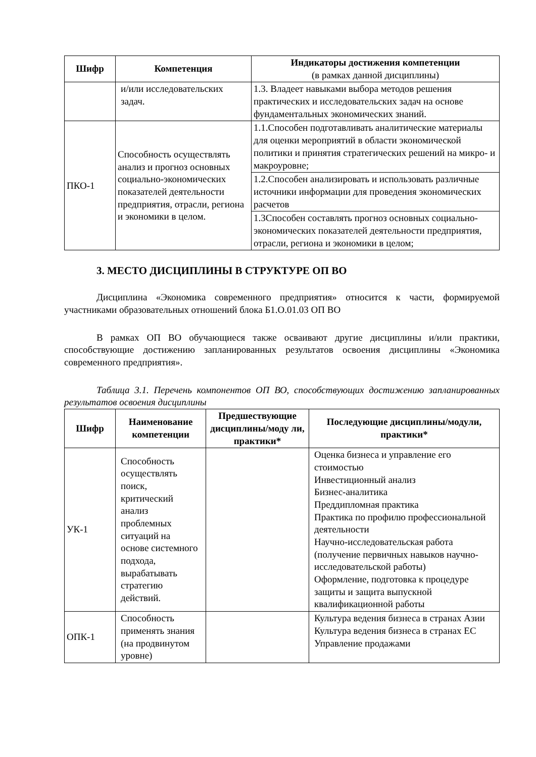| Шифр | Компетенция | Индикаторы достижения компетенции (в рамках данной дисциплины) |
| --- | --- | --- |
| | и/или исследовательских задач. | 1.3. Владеет навыками выбора методов решения практических и исследовательских задач на основе фундаментальных экономических знаний. |
| ПКО-1 | Способность осуществлять анализ и прогноз основных социально-экономических показателей деятельности предприятия, отрасли, региона и экономики в целом. | 1.1.Способен подготавливать аналитические материалы для оценки мероприятий в области экономической политики и принятия стратегических решений на микро- и макроуровне; |
| | | 1.2.Способен анализировать и использовать различные источники информации для проведения экономических расчетов |
| | | 1.3Способен составлять прогноз основных социально-экономических показателей деятельности предприятия, отрасли, региона и экономики в целом; |
3. МЕСТО ДИСЦИПЛИНЫ В СТРУКТУРЕ ОП ВО
Дисциплина «Экономика современного предприятия» относится к части, формируемой участниками образовательных отношений блока Б1.О.01.03 ОП ВО
В рамках ОП ВО обучающиеся также осваивают другие дисциплины и/или практики, способствующие достижению запланированных результатов освоения дисциплины «Экономика современного предприятия».
Таблица 3.1. Перечень компонентов ОП ВО, способствующих достижению запланированных результатов освоения дисциплины
| Шифр | Наименование компетенции | Предшествующие дисциплины/моду ли, практики* | Последующие дисциплины/модули, практики* |
| --- | --- | --- | --- |
| УК-1 | Способность осуществлять поиск, критический анализ проблемных ситуаций на основе системного подхода, вырабатывать стратегию действий. | | Оценка бизнеса и управление его стоимостью Инвестиционный анализ Бизнес-аналитика Преддипломная практика Практика по профилю профессиональной деятельности Научно-исследовательская работа (получение первичных навыков научно-исследовательской работы) Оформление, подготовка к процедуре защиты и защита выпускной квалификационной работы |
| ОПК-1 | Способность применять знания (на продвинутом уровне) | | Культура ведения бизнеса в странах Азии Культура ведения бизнеса в странах ЕС Управление продажами |